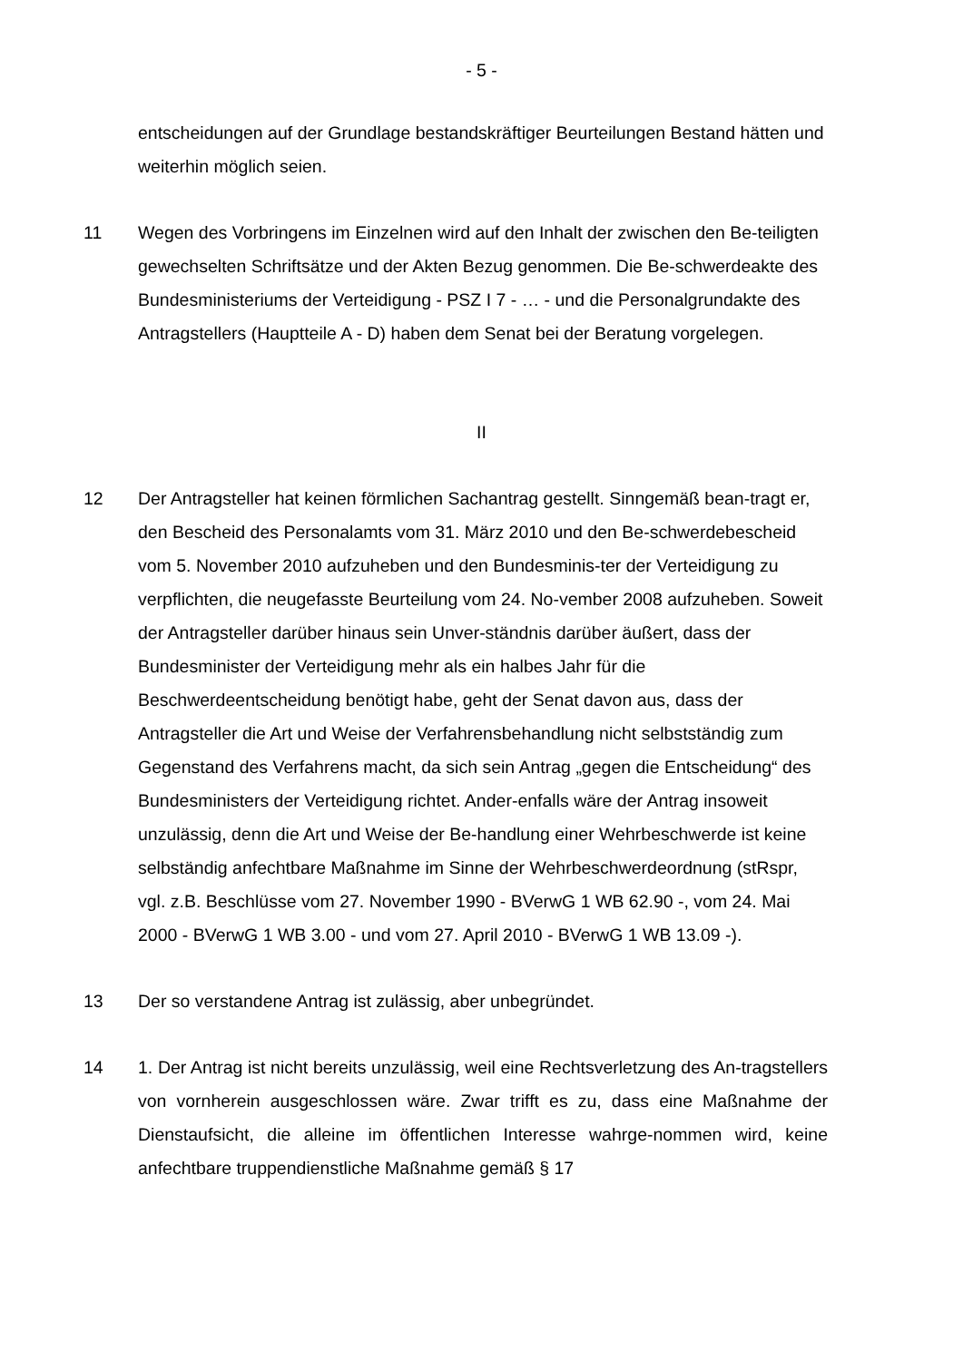- 5 -
entscheidungen auf der Grundlage bestandskräftiger Beurteilungen Bestand hätten und weiterhin möglich seien.
11 Wegen des Vorbringens im Einzelnen wird auf den Inhalt der zwischen den Be-teiligten gewechselten Schriftsätze und der Akten Bezug genommen. Die Be-schwerdeakte des Bundesministeriums der Verteidigung - PSZ I 7 - … - und die Personalgrundakte des Antragstellers (Hauptteile A - D) haben dem Senat bei der Beratung vorgelegen.
II
12 Der Antragsteller hat keinen förmlichen Sachantrag gestellt. Sinngemäß bean-tragt er, den Bescheid des Personalamts vom 31. März 2010 und den Be-schwerdebescheid vom 5. November 2010 aufzuheben und den Bundesminis-ter der Verteidigung zu verpflichten, die neugefasste Beurteilung vom 24. No-vember 2008 aufzuheben. Soweit der Antragsteller darüber hinaus sein Unver-ständnis darüber äußert, dass der Bundesminister der Verteidigung mehr als ein halbes Jahr für die Beschwerdeentscheidung benötigt habe, geht der Senat davon aus, dass der Antragsteller die Art und Weise der Verfahrensbehandlung nicht selbstständig zum Gegenstand des Verfahrens macht, da sich sein Antrag „gegen die Entscheidung“ des Bundesministers der Verteidigung richtet. Ander-enfalls wäre der Antrag insoweit unzulässig, denn die Art und Weise der Be-handlung einer Wehrbeschwerde ist keine selbständig anfechtbare Maßnahme im Sinne der Wehrbeschwerdeordnung (stRspr, vgl. z.B. Beschlüsse vom 27. November 1990 - BVerwG 1 WB 62.90 -, vom 24. Mai 2000 - BVerwG 1 WB 3.00 - und vom 27. April 2010 - BVerwG 1 WB 13.09 -).
13 Der so verstandene Antrag ist zulässig, aber unbegründet.
14 1. Der Antrag ist nicht bereits unzulässig, weil eine Rechtsverletzung des An-tragstellers von vornherein ausgeschlossen wäre. Zwar trifft es zu, dass eine Maßnahme der Dienstaufsicht, die alleine im öffentlichen Interesse wahrge-nommen wird, keine anfechtbare truppendienstliche Maßnahme gemäß § 17